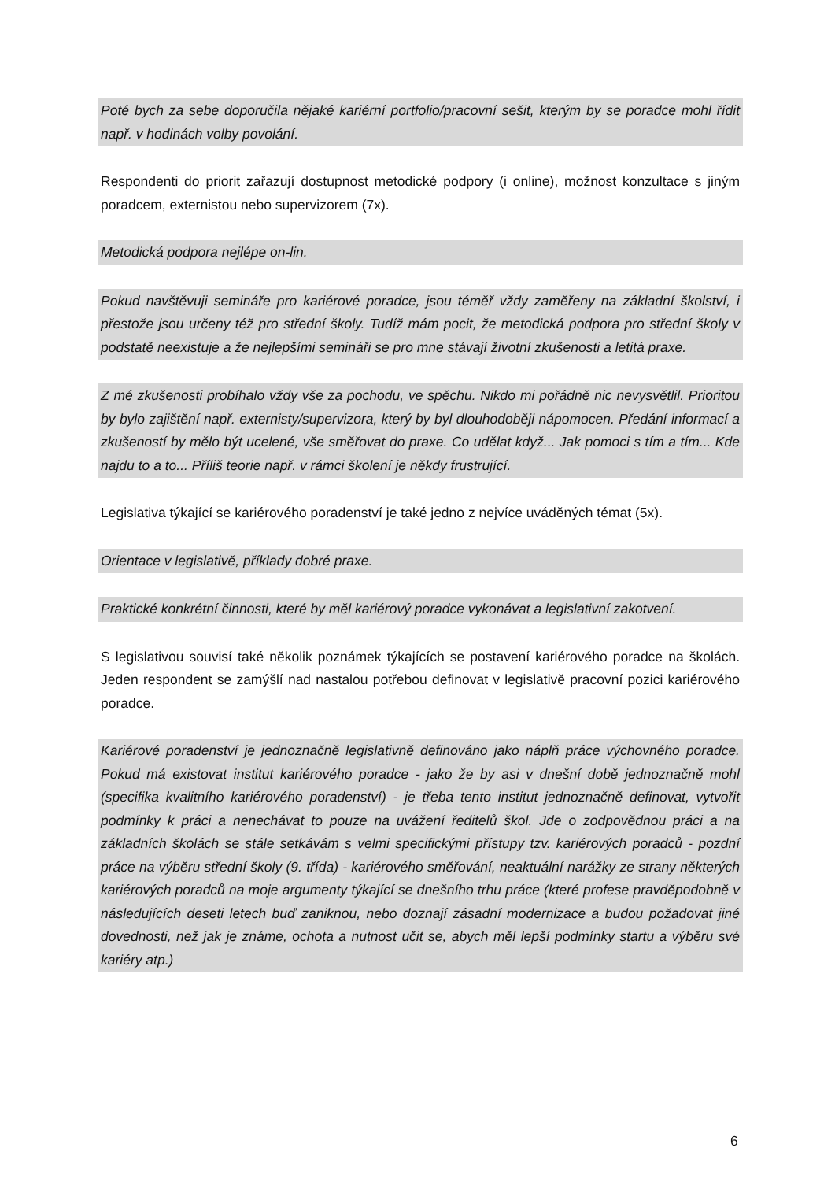Poté bych za sebe doporučila nějaké kariérní portfolio/pracovní sešit, kterým by se poradce mohl řídit např. v hodinách volby povolání.
Respondenti do priorit zařazují dostupnost metodické podpory (i online), možnost konzultace s jiným poradcem, externistou nebo supervizorem (7x).
Metodická podpora nejlépe on-lin.
Pokud navštěvuji semináře pro kariérové poradce, jsou téměř vždy zaměřeny na základní školství, i přestože jsou určeny též pro střední školy. Tudíž mám pocit, že metodická podpora pro střední školy v podstatě neexistuje a že nejlepšími semináři se pro mne stávají životní zkušenosti a letitá praxe.
Z mé zkušenosti probíhalo vždy vše za pochodu, ve spěchu. Nikdo mi pořádně nic nevysvětlil. Prioritou by bylo zajištění např. externisty/supervizora, který by byl dlouhodoběji nápomocen. Předání informací a zkušeností by mělo být ucelené, vše směřovat do praxe. Co udělat když... Jak pomoci s tím a tím... Kde najdu to a to... Příliš teorie např. v rámci školení je někdy frustrující.
Legislativa týkající se kariérového poradenství je také jedno z nejvíce uváděných témat (5x).
Orientace v legislativě, příklady dobré praxe.
Praktické konkrétní činnosti, které by měl kariérový poradce vykonávat a legislativní zakotvení.
S legislativou souvisí také několik poznámek týkajících se postavení kariérového poradce na školách. Jeden respondent se zamýšlí nad nastalou potřebou definovat v legislativě pracovní pozici kariérového poradce.
Kariérové poradenství je jednoznačně legislativně definováno jako náplň práce výchovného poradce. Pokud má existovat institut kariérového poradce - jako že by asi v dnešní době jednoznačně mohl (specifika kvalitního kariérového poradenství) - je třeba tento institut jednoznačně definovat, vytvořit podmínky k práci a nenechávat to pouze na uvážení ředitelů škol. Jde o zodpovědnou práci a na základních školách se stále setkávám s velmi specifickými přístupy tzv. kariérových poradců - pozdní práce na výběru střední školy (9. třída) - kariérového směřování, neaktuální narážky ze strany některých kariérových poradců na moje argumenty týkající se dnešního trhu práce (které profese pravděpodobně v následujících deseti letech buď zaniknou, nebo doznají zásadní modernizace a budou požadovat jiné dovednosti, než jak je známe, ochota a nutnost učit se, abych měl lepší podmínky startu a výběru své kariéry atp.)
6